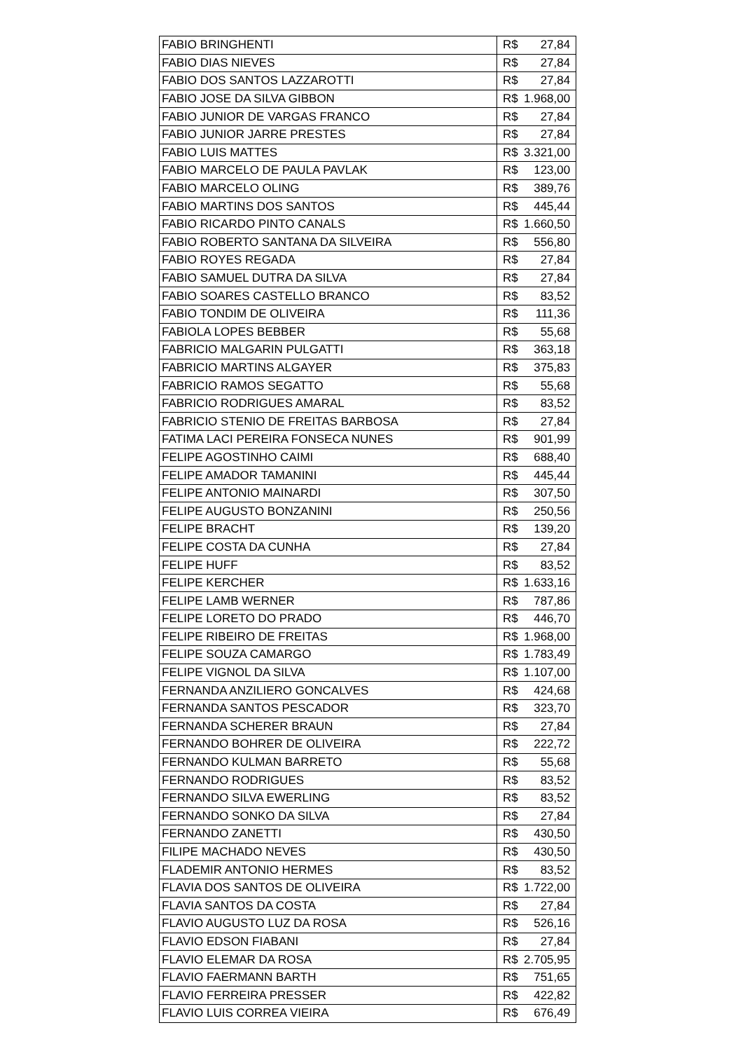| FABIO BRINGHENTI | R$ | 27,84 |
| FABIO DIAS NIEVES | R$ | 27,84 |
| FABIO DOS SANTOS LAZZAROTTI | R$ | 27,84 |
| FABIO JOSE DA SILVA GIBBON | R$ | 1.968,00 |
| FABIO JUNIOR DE VARGAS FRANCO | R$ | 27,84 |
| FABIO JUNIOR JARRE PRESTES | R$ | 27,84 |
| FABIO LUIS MATTES | R$ | 3.321,00 |
| FABIO MARCELO DE PAULA PAVLAK | R$ | 123,00 |
| FABIO MARCELO OLING | R$ | 389,76 |
| FABIO MARTINS DOS SANTOS | R$ | 445,44 |
| FABIO RICARDO PINTO CANALS | R$ | 1.660,50 |
| FABIO ROBERTO SANTANA DA SILVEIRA | R$ | 556,80 |
| FABIO ROYES REGADA | R$ | 27,84 |
| FABIO SAMUEL DUTRA DA SILVA | R$ | 27,84 |
| FABIO SOARES CASTELLO BRANCO | R$ | 83,52 |
| FABIO TONDIM DE OLIVEIRA | R$ | 111,36 |
| FABIOLA LOPES BEBBER | R$ | 55,68 |
| FABRICIO MALGARIN PULGATTI | R$ | 363,18 |
| FABRICIO MARTINS ALGAYER | R$ | 375,83 |
| FABRICIO RAMOS SEGATTO | R$ | 55,68 |
| FABRICIO RODRIGUES AMARAL | R$ | 83,52 |
| FABRICIO STENIO DE FREITAS BARBOSA | R$ | 27,84 |
| FATIMA LACI PEREIRA FONSECA NUNES | R$ | 901,99 |
| FELIPE AGOSTINHO CAIMI | R$ | 688,40 |
| FELIPE AMADOR TAMANINI | R$ | 445,44 |
| FELIPE ANTONIO MAINARDI | R$ | 307,50 |
| FELIPE AUGUSTO BONZANINI | R$ | 250,56 |
| FELIPE BRACHT | R$ | 139,20 |
| FELIPE COSTA DA CUNHA | R$ | 27,84 |
| FELIPE HUFF | R$ | 83,52 |
| FELIPE KERCHER | R$ | 1.633,16 |
| FELIPE LAMB WERNER | R$ | 787,86 |
| FELIPE LORETO DO PRADO | R$ | 446,70 |
| FELIPE RIBEIRO DE FREITAS | R$ | 1.968,00 |
| FELIPE SOUZA CAMARGO | R$ | 1.783,49 |
| FELIPE VIGNOL DA SILVA | R$ | 1.107,00 |
| FERNANDA ANZILIERO GONCALVES | R$ | 424,68 |
| FERNANDA SANTOS PESCADOR | R$ | 323,70 |
| FERNANDA SCHERER BRAUN | R$ | 27,84 |
| FERNANDO BOHRER DE OLIVEIRA | R$ | 222,72 |
| FERNANDO KULMAN BARRETO | R$ | 55,68 |
| FERNANDO RODRIGUES | R$ | 83,52 |
| FERNANDO SILVA EWERLING | R$ | 83,52 |
| FERNANDO SONKO DA SILVA | R$ | 27,84 |
| FERNANDO ZANETTI | R$ | 430,50 |
| FILIPE MACHADO NEVES | R$ | 430,50 |
| FLADEMIR ANTONIO HERMES | R$ | 83,52 |
| FLAVIA DOS SANTOS DE OLIVEIRA | R$ | 1.722,00 |
| FLAVIA SANTOS DA COSTA | R$ | 27,84 |
| FLAVIO AUGUSTO LUZ DA ROSA | R$ | 526,16 |
| FLAVIO EDSON FIABANI | R$ | 27,84 |
| FLAVIO ELEMAR DA ROSA | R$ | 2.705,95 |
| FLAVIO FAERMANN BARTH | R$ | 751,65 |
| FLAVIO FERREIRA PRESSER | R$ | 422,82 |
| FLAVIO LUIS CORREA VIEIRA | R$ | 676,49 |